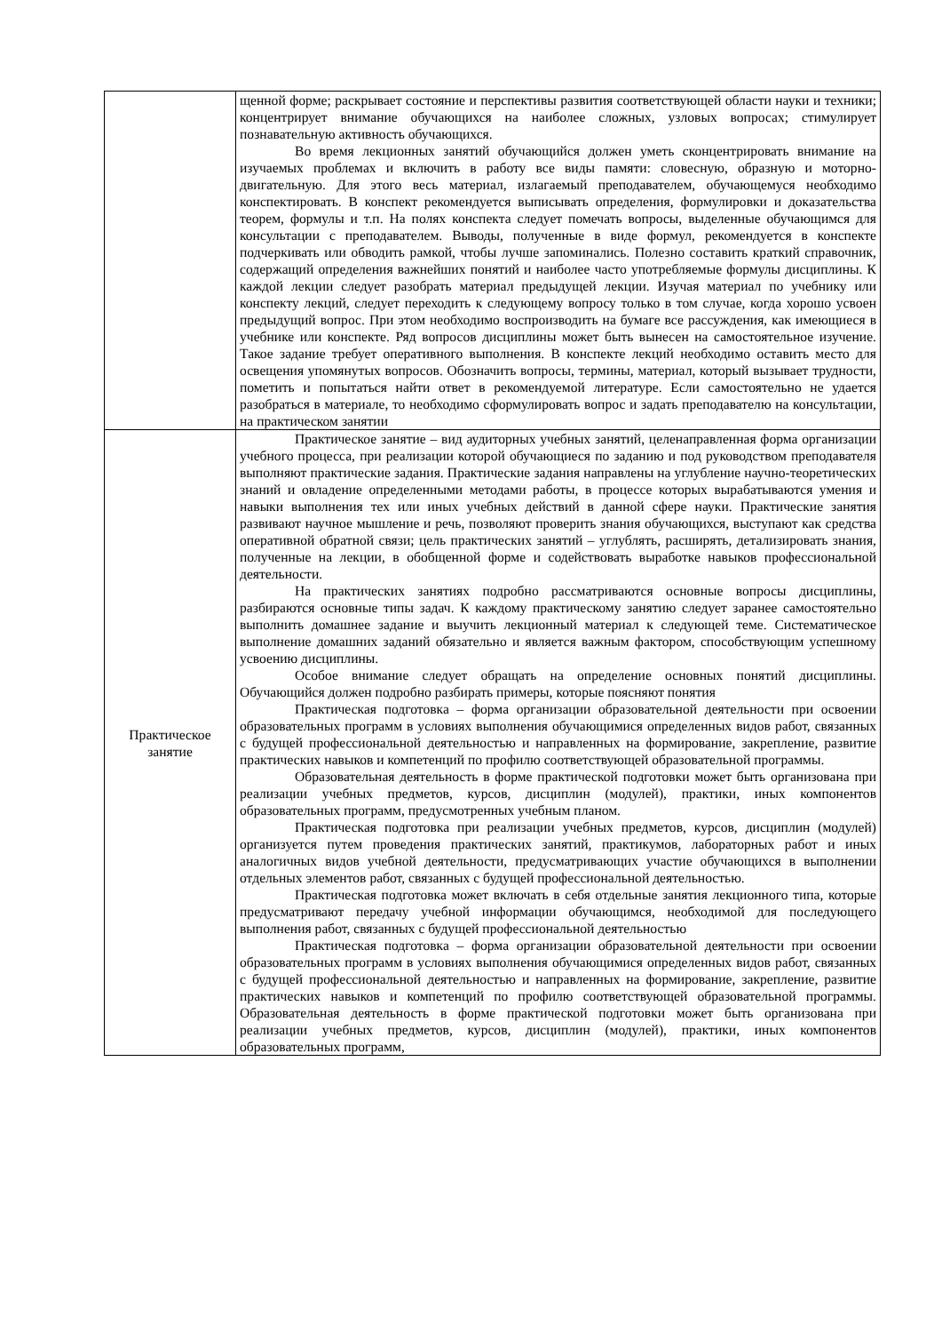| | щенной форме; раскрывает состояние и перспективы развития соответствующей области науки и техники; концентрирует внимание обучающихся на наиболее сложных, узловых вопросах; стимулирует познавательную активность обучающихся. Во время лекционных занятий обучающийся должен уметь сконцентрировать внимание на изучаемых проблемах и включить в работу все виды памяти: словесную, образную и моторно-двигательную. Для этого весь материал, излагаемый преподавателем, обучающемуся необходимо конспектировать. В конспект рекомендуется выписывать определения, формулировки и доказательства теорем, формулы и т.п. На полях конспекта следует помечать вопросы, выделенные обучающимся для консультации с преподавателем. Выводы, полученные в виде формул, рекомендуется в конспекте подчеркивать или обводить рамкой, чтобы лучше запоминались. Полезно составить краткий справочник, содержащий определения важнейших понятий и наиболее часто употребляемые формулы дисциплины. К каждой лекции следует разобрать материал предыдущей лекции. Изучая материал по учебнику или конспекту лекций, следует переходить к следующему вопросу только в том случае, когда хорошо усвоен предыдущий вопрос. При этом необходимо воспроизводить на бумаге все рассуждения, как имеющиеся в учебнике или конспекте. Ряд вопросов дисциплины может быть вынесен на самостоятельное изучение. Такое задание требует оперативного выполнения. В конспекте лекций необходимо оставить место для освещения упомянутых вопросов. Обозначить вопросы, термины, материал, который вызывает трудности, пометить и попытаться найти ответ в рекомендуемой литературе. Если самостоятельно не удается разобраться в материале, то необходимо сформулировать вопрос и задать преподавателю на консультации, на практическом занятии |
| Практическое занятие | Практическое занятие – вид аудиторных учебных занятий, целенаправленная форма организации учебного процесса, при реализации которой обучающиеся по заданию и под руководством преподавателя выполняют практические задания. Практические задания направлены на углубление научно-теоретических знаний и овладение определенными методами работы, в процессе которых вырабатываются умения и навыки выполнения тех или иных учебных действий в данной сфере науки. Практические занятия развивают научное мышление и речь, позволяют проверить знания обучающихся, выступают как средства оперативной обратной связи; цель практических занятий – углублять, расширять, детализировать знания, полученные на лекции, в обобщенной форме и содействовать выработке навыков профессиональной деятельности. На практических занятиях подробно рассматриваются основные вопросы дисциплины, разбираются основные типы задач. К каждому практическому занятию следует заранее самостоятельно выполнить домашнее задание и выучить лекционный материал к следующей теме. Систематическое выполнение домашних заданий обязательно и является важным фактором, способствующим успешному усвоению дисциплины. Особое внимание следует обращать на определение основных понятий дисциплины. Обучающийся должен подробно разбирать примеры, которые поясняют понятия Практическая подготовка – форма организации образовательной деятельности при освоении образовательных программ в условиях выполнения обучающимися определенных видов работ, связанных с будущей профессиональной деятельностью и направленных на формирование, закрепление, развитие практических навыков и компетенций по профилю соответствующей образовательной программы. Образовательная деятельность в форме практической подготовки может быть организована при реализации учебных предметов, курсов, дисциплин (модулей), практики, иных компонентов образовательных программ, предусмотренных учебным планом. Практическая подготовка при реализации учебных предметов, курсов, дисциплин (модулей) организуется путем проведения практических занятий, практикумов, лабораторных работ и иных аналогичных видов учебной деятельности, предусматривающих участие обучающихся в выполнении отдельных элементов работ, связанных с будущей профессиональной деятельностью. Практическая подготовка может включать в себя отдельные занятия лекционного типа, которые предусматривают передачу учебной информации обучающимся, необходимой для последующего выполнения работ, связанных с будущей профессиональной деятельностью Практическая подготовка – форма организации образовательной деятельности при освоении образовательных программ в условиях выполнения обучающимися определенных видов работ, связанных с будущей профессиональной деятельностью и направленных на формирование, закрепление, развитие практических навыков и компетенций по профилю соответствующей образовательной программы. Образовательная деятельность в форме практической подготовки может быть организована при реализации учебных предметов, курсов, дисциплин (модулей), практики, иных компонентов образовательных программ, |